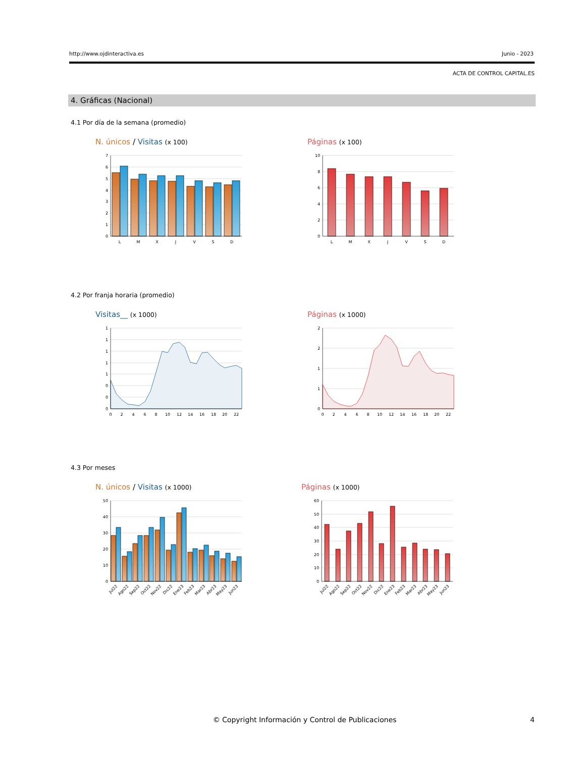http://www.ojdinteractiva.es Junio - 2023
ACTA DE CONTROL CAPITAL.ES
4. Gráficas (Nacional)
4.1 Por día de la semana (promedio)
N. únicos / Visitas (x 100)
7
6
5
4
3
2
1
0
L
M
X
J
V
S
D
Páginas (x 100)
10
8
6
4
2
0
L
M
X
J
V
S
D
4.2 Por franja horaria (promedio)
Visitas__ (x 1000)
1
1
1
1
1
0
0
0
0
2
4
6
8
10
12
14
16
18
20
22
Páginas (x 1000)
2
2
1
1
0
0
2
4
6
8
10
12
14
16
18
20
22
4.3 Por meses
N. únicos / Visitas (x 1000)
50
40
30
20
10
0
Jul22
Ago22
Sep22
Oct22
Nov22
Dic22
Ene23
Feb23
Mar23
Abr23
May23
Jun23
Páginas (x 1000)
60
50
40
30
20
10
0
Jul22
Ago22
Sep22
Oct22
Nov22
Dic22
Ene23
Feb23
Mar23
Abr23
May23
Jun23
© Copyright Información y Control de Publicaciones
4